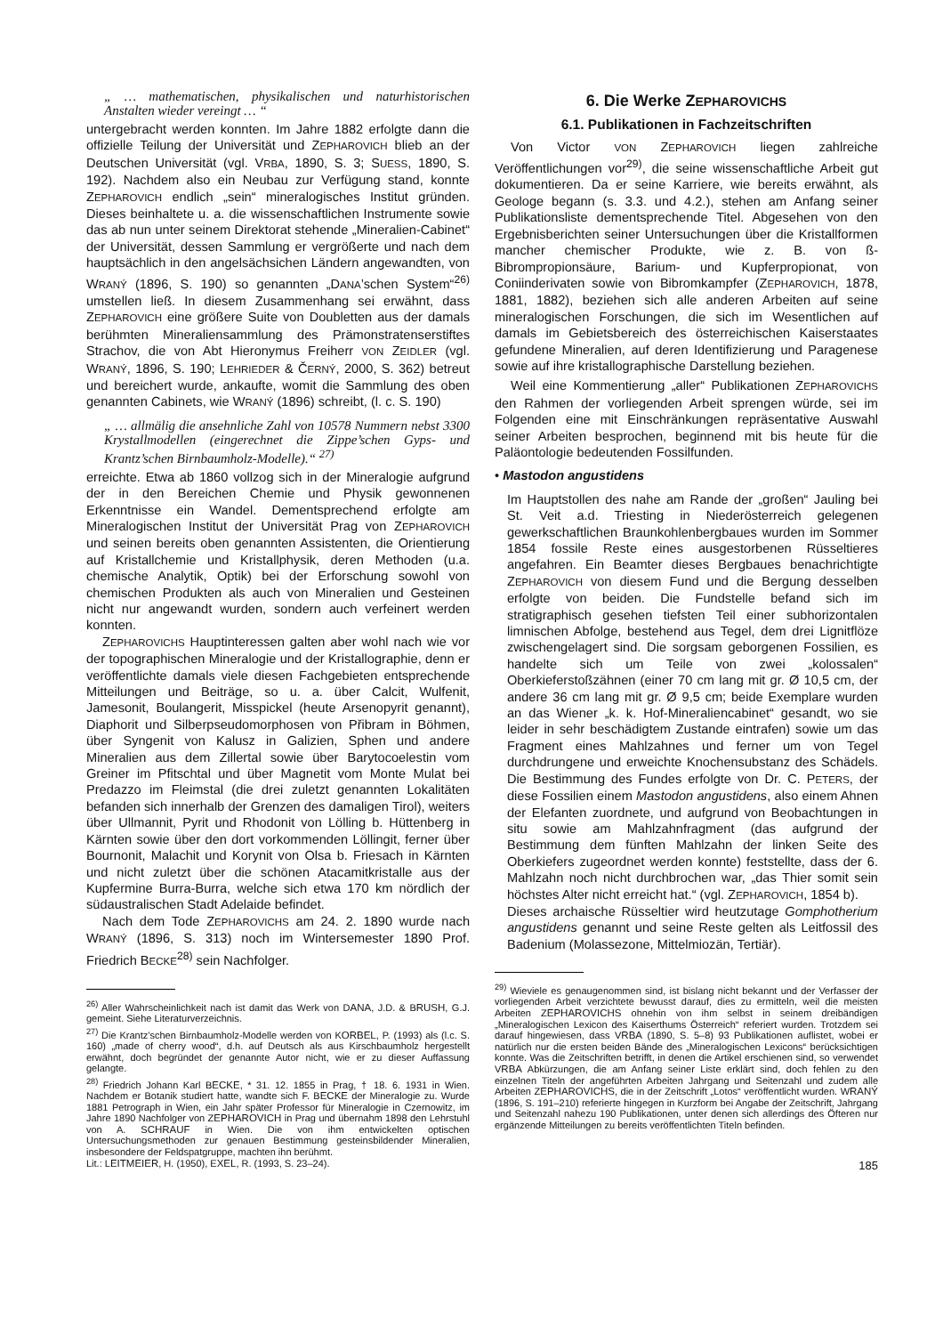„ … mathematischen, physikalischen und naturhistorischen Anstalten wieder vereingt … “
untergebracht werden konnten. Im Jahre 1882 erfolgte dann die offizielle Teilung der Universität und ZEPHAROVICH blieb an der Deutschen Universität (vgl. VRBA, 1890, S. 3; SUESS, 1890, S. 192). Nachdem also ein Neubau zur Verfügung stand, konnte ZEPHAROVICH endlich „sein“ mineralogisches Institut gründen. Dieses beinhaltete u. a. die wissenschaftlichen Instrumente sowie das ab nun unter seinem Direktorat stehende „Mineralien-Cabinet“ der Universität, dessen Sammlung er vergrößerte und nach dem hauptsächlich in den angelsächsichen Ländern angewandten, von WRANÝ (1896, S. 190) so genannten „DANA’schen System“<sup>26)</sup> umstellen ließ. In diesem Zusammenhang sei erwähnt, dass ZEPHAROVICH eine größere Suite von Doubletten aus der damals berühmten Mineraliensammlung des Prämonstratenserstiftes Strachov, die von Abt Hieronymus Freiherr VON ZEIDLER (vgl. WRANÝ, 1896, S. 190; LEHRIEDER & ČERNÝ, 2000, S. 362) betreut und bereichert wurde, ankaufte, womit die Sammlung des oben genannten Cabinets, wie WRANÝ (1896) schreibt, (l. c. S. 190)
„ … allmälig die ansehnliche Zahl von 10578 Nummern nebst 3300 Krystallmodellen (eingerechnet die Zippe’schen Gyps- und Krantz’schen Birnbaumholz-Modelle).“ <sup>27)</sup>
erreichte. Etwa ab 1860 vollzog sich in der Mineralogie aufgrund der in den Bereichen Chemie und Physik gewonnenen Erkenntnisse ein Wandel. Dementsprechend erfolgte am Mineralogischen Institut der Universität Prag von ZEPHAROVICH und seinen bereits oben genannten Assistenten, die Orientierung auf Kristallchemie und Kristallphysik, deren Methoden (u.a. chemische Analytik, Optik) bei der Erforschung sowohl von chemischen Produkten als auch von Mineralien und Gesteinen nicht nur angewandt wurden, sondern auch verfeinert werden konnten.
ZEPHAROVICHS Hauptinteressen galten aber wohl nach wie vor der topographischen Mineralogie und der Kristallographie, denn er veröffentlichte damals viele diesen Fachgebieten entsprechende Mitteilungen und Beiträge, so u. a. über Calcit, Wulfenit, Jamesonit, Boulangerit, Misspickel (heute Arsenopyrit genannt), Diaphorit und Silberpseudomorphosen von Přibram in Böhmen, über Syngenit von Kalusz in Galizien, Sphen und andere Mineralien aus dem Zillertal sowie über Barytocoelestin vom Greiner im Pfitschtal und über Magnetit vom Monte Mulat bei Predazzo im Fleimstal (die drei zuletzt genannten Lokalitäten befanden sich innerhalb der Grenzen des damaligen Tirol), weiters über Ullmannit, Pyrit und Rhodonit von Lölling b. Hüttenberg in Kärnten sowie über den dort vorkommenden Löllingit, ferner über Bournonit, Malachit und Korynit von Olsa b. Friesach in Kärnten und nicht zuletzt über die schönen Atacamitkristalle aus der Kupfermine Burra-Burra, welche sich etwa 170 km nördlich der südaustralischen Stadt Adelaide befindet.
Nach dem Tode ZEPHAROVICHS am 24. 2. 1890 wurde nach WRANÝ (1896, S. 313) noch im Wintersemester 1890 Prof. Friedrich BECKE<sup>28)</sup> sein Nachfolger.
<sup>26)</sup> Aller Wahrscheinlichkeit nach ist damit das Werk von DANA, J.D. & BRUSH, G.J. gemeint. Siehe Literaturverzeichnis.
<sup>27)</sup> Die Krantz’schen Birnbaumholz-Modelle werden von KORBEL, P. (1993) als (l.c. S. 160) „made of cherry wood“, d.h. auf Deutsch als aus Kirschbaumholz hergestellt erwähnt, doch begründet der genannte Autor nicht, wie er zu dieser Auffassung gelangte.
<sup>28)</sup> Friedrich Johann Karl BECKE, * 31. 12. 1855 in Prag, † 18. 6. 1931 in Wien. Nachdem er Botanik studiert hatte, wandte sich F. BECKE der Mineralogie zu. Wurde 1881 Petrograph in Wien, ein Jahr später Professor für Mineralogie in Czernowitz, im Jahre 1890 Nachfolger von ZEPHAROVICH in Prag und übernahm 1898 den Lehrstuhl von A. SCHRAUF in Wien. Die von ihm entwickelten optischen Untersuchungsmethoden zur genauen Bestimmung gesteinsbildender Mineralien, insbesondere der Feldspatgruppe, machten ihn berühmt.
Lit.: LEITMEIER, H. (1950), EXEL, R. (1993, S. 23–24).
6. Die Werke ZEPHAROVICHS
6.1. Publikationen in Fachzeitschriften
Von Victor VON ZEPHAROVICH liegen zahlreiche Veröffentlichungen vor<sup>29)</sup>, die seine wissenschaftliche Arbeit gut dokumentieren. Da er seine Karriere, wie bereits erwähnt, als Geologe begann (s. 3.3. und 4.2.), stehen am Anfang seiner Publikationsliste dementsprechende Titel. Abgesehen von den Ergebnisberichten seiner Untersuchungen über die Kristallformen mancher chemischer Produkte, wie z. B. von ß-Bibrompropionsäure, Barium- und Kupferpropionat, von Coniinderivaten sowie von Bibromkampfer (ZEPHAROVICH, 1878, 1881, 1882), beziehen sich alle anderen Arbeiten auf seine mineralogischen Forschungen, die sich im Wesentlichen auf damals im Gebietsbereich des österreichischen Kaiserstaates gefundene Mineralien, auf deren Identifizierung und Paragenese sowie auf ihre kristallographische Darstellung beziehen.
Weil eine Kommentierung „aller“ Publikationen ZEPHAROVICHS den Rahmen der vorliegenden Arbeit sprengen würde, sei im Folgenden eine mit Einschränkungen repräsentative Auswahl seiner Arbeiten besprochen, beginnend mit bis heute für die Paläontologie bedeutenden Fossilfunden.
• Mastodon angustidens
Im Hauptstollen des nahe am Rande der „großen“ Jauling bei St. Veit a.d. Triesting in Niederösterreich gelegenen gewerkschaftlichen Braunkohlenbergbaues wurden im Sommer 1854 fossile Reste eines ausgestorbenen Rüsseltieres angefahren. Ein Beamter dieses Bergbaues benachrichtigte ZEPHAROVICH von diesem Fund und die Bergung desselben erfolgte von beiden. Die Fundstelle befand sich im stratigraphisch gesehen tiefsten Teil einer subhorizontalen limnischen Abfolge, bestehend aus Tegel, dem drei Lignitflöze zwischengelagert sind. Die sorgsam geborgenen Fossilien, es handelte sich um Teile von zwei „kolossalen“ Oberkieferstoßzähnen (einer 70 cm lang mit gr. Ø 10,5 cm, der andere 36 cm lang mit gr. Ø 9,5 cm; beide Exemplare wurden an das Wiener „k. k. Hof-Mineraliencabinet“ gesandt, wo sie leider in sehr beschädigtem Zustande eintrafen) sowie um das Fragment eines Mahlzahnes und ferner um von Tegel durchdrungene und erweichte Knochensubstanz des Schädels. Die Bestimmung des Fundes erfolgte von Dr. C. PETERS, der diese Fossilien einem Mastodon angustidens, also einem Ahnen der Elefanten zuordnete, und aufgrund von Beobachtungen in situ sowie am Mahlzahnfragment (das aufgrund der Bestimmung dem fünften Mahlzahn der linken Seite des Oberkiefers zugeordnet werden konnte) feststellte, dass der 6. Mahlzahn noch nicht durchbrochen war, „das Thier somit sein höchstes Alter nicht erreicht hat.“ (vgl. ZEPHAROVICH, 1854 b).
Dieses archaische Rüsseltier wird heutzutage Gomphotherium angustidens genannt und seine Reste gelten als Leitfossil des Badenium (Molassezone, Mittelmiozän, Tertiär).
<sup>29)</sup> Wieviele es genaugenommen sind, ist bislang nicht bekannt und der Verfasser der vorliegenden Arbeit verzichtete bewusst darauf, dies zu ermitteln, weil die meisten Arbeiten ZEPHAROVICHS ohnehin von ihm selbst in seinem dreibändigen „Mineralogischen Lexicon des Kaiserthums Österreich“ referiert wurden. Trotzdem sei darauf hingewiesen, dass VRBA (1890, S. 5–8) 93 Publikationen auflistet, wobei er natürlich nur die ersten beiden Bände des „Mineralogischen Lexicons“ berücksichtigen konnte. Was die Zeitschriften betrifft, in denen die Artikel erschienen sind, so verwendet VRBA Abkürzungen, die am Anfang seiner Liste erklärt sind, doch fehlen zu den einzelnen Titeln der angeführten Arbeiten Jahrgang und Seitenzahl und zudem alle Arbeiten ZEPHAROVICHS, die in der Zeitschrift „Lotos“ veröffentlicht wurden. WRANÝ (1896, S. 191–210) referierte hingegen in Kurzform bei Angabe der Zeitschrift, Jahrgang und Seitenzahl nahezu 190 Publikationen, unter denen sich allerdings des Öfteren nur ergänzende Mitteilungen zu bereits veröffentlichten Titeln befinden.
185